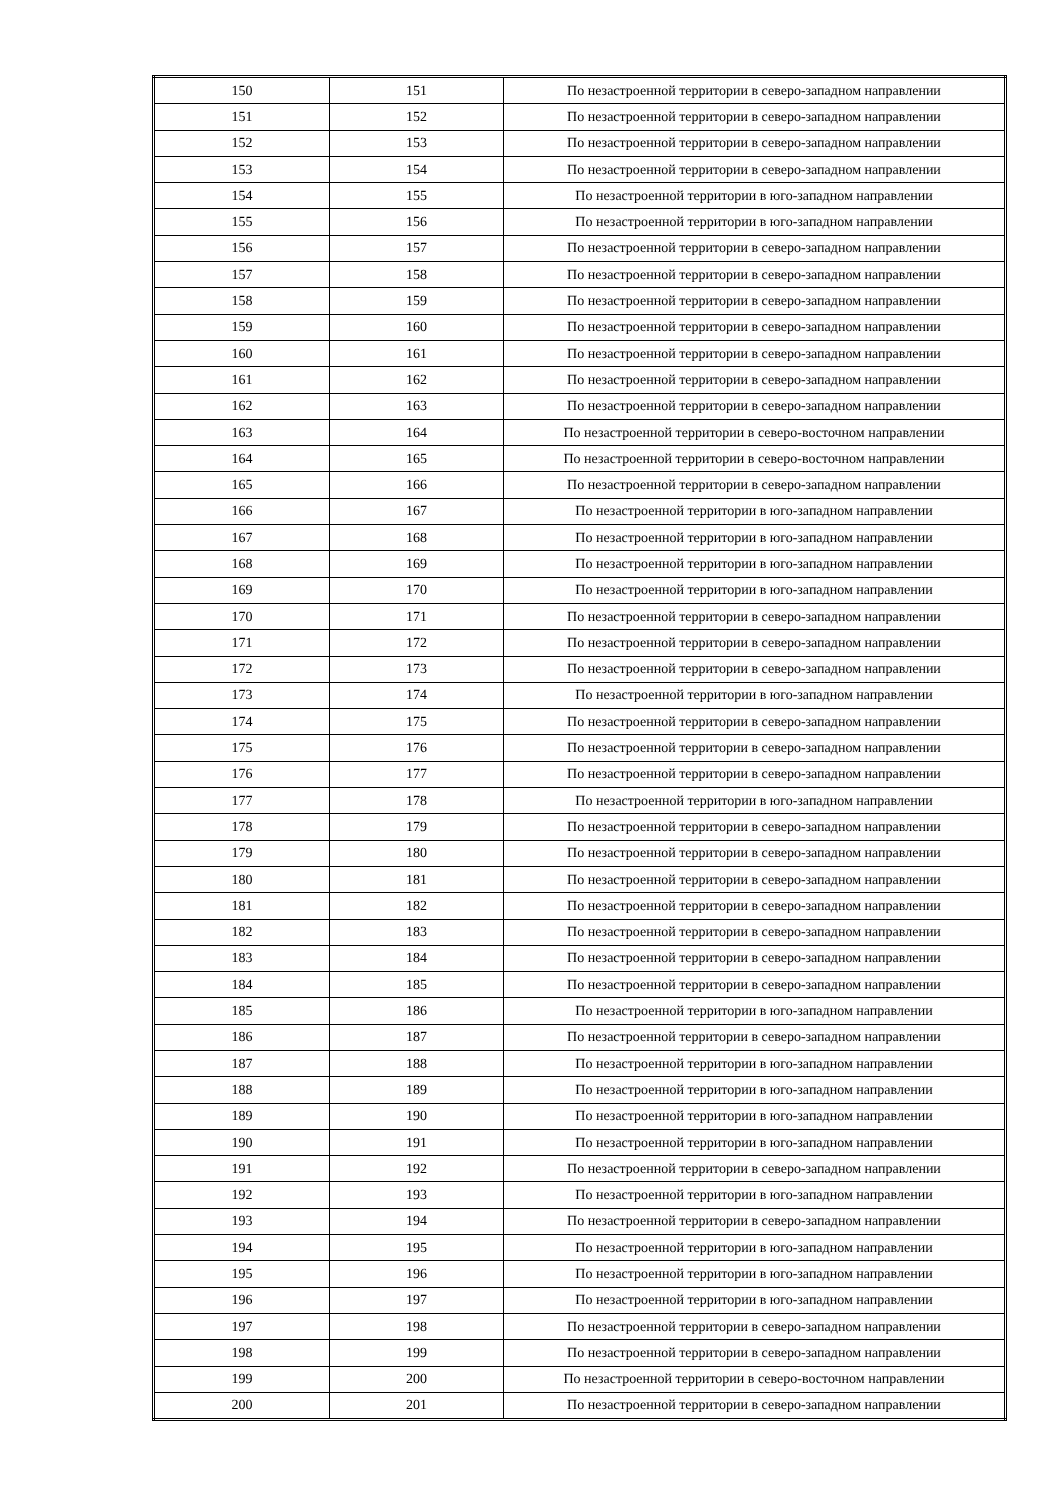| 150 | 151 | По незастроенной территории в северо-западном направлении |
| 151 | 152 | По незастроенной территории в северо-западном направлении |
| 152 | 153 | По незастроенной территории в северо-западном направлении |
| 153 | 154 | По незастроенной территории в северо-западном направлении |
| 154 | 155 | По незастроенной территории в юго-западном направлении |
| 155 | 156 | По незастроенной территории в юго-западном направлении |
| 156 | 157 | По незастроенной территории в северо-западном направлении |
| 157 | 158 | По незастроенной территории в северо-западном направлении |
| 158 | 159 | По незастроенной территории в северо-западном направлении |
| 159 | 160 | По незастроенной территории в северо-западном направлении |
| 160 | 161 | По незастроенной территории в северо-западном направлении |
| 161 | 162 | По незастроенной территории в северо-западном направлении |
| 162 | 163 | По незастроенной территории в северо-западном направлении |
| 163 | 164 | По незастроенной территории в северо-восточном направлении |
| 164 | 165 | По незастроенной территории в северо-восточном направлении |
| 165 | 166 | По незастроенной территории в северо-западном направлении |
| 166 | 167 | По незастроенной территории в юго-западном направлении |
| 167 | 168 | По незастроенной территории в юго-западном направлении |
| 168 | 169 | По незастроенной территории в юго-западном направлении |
| 169 | 170 | По незастроенной территории в юго-западном направлении |
| 170 | 171 | По незастроенной территории в северо-западном направлении |
| 171 | 172 | По незастроенной территории в северо-западном направлении |
| 172 | 173 | По незастроенной территории в северо-западном направлении |
| 173 | 174 | По незастроенной территории в юго-западном направлении |
| 174 | 175 | По незастроенной территории в северо-западном направлении |
| 175 | 176 | По незастроенной территории в северо-западном направлении |
| 176 | 177 | По незастроенной территории в северо-западном направлении |
| 177 | 178 | По незастроенной территории в юго-западном направлении |
| 178 | 179 | По незастроенной территории в северо-западном направлении |
| 179 | 180 | По незастроенной территории в северо-западном направлении |
| 180 | 181 | По незастроенной территории в северо-западном направлении |
| 181 | 182 | По незастроенной территории в северо-западном направлении |
| 182 | 183 | По незастроенной территории в северо-западном направлении |
| 183 | 184 | По незастроенной территории в северо-западном направлении |
| 184 | 185 | По незастроенной территории в северо-западном направлении |
| 185 | 186 | По незастроенной территории в юго-западном направлении |
| 186 | 187 | По незастроенной территории в северо-западном направлении |
| 187 | 188 | По незастроенной территории в юго-западном направлении |
| 188 | 189 | По незастроенной территории в юго-западном направлении |
| 189 | 190 | По незастроенной территории в юго-западном направлении |
| 190 | 191 | По незастроенной территории в юго-западном направлении |
| 191 | 192 | По незастроенной территории в северо-западном направлении |
| 192 | 193 | По незастроенной территории в юго-западном направлении |
| 193 | 194 | По незастроенной территории в северо-западном направлении |
| 194 | 195 | По незастроенной территории в юго-западном направлении |
| 195 | 196 | По незастроенной территории в юго-западном направлении |
| 196 | 197 | По незастроенной территории в юго-западном направлении |
| 197 | 198 | По незастроенной территории в северо-западном направлении |
| 198 | 199 | По незастроенной территории в северо-западном направлении |
| 199 | 200 | По незастроенной территории в северо-восточном направлении |
| 200 | 201 | По незастроенной территории в северо-западном направлении |